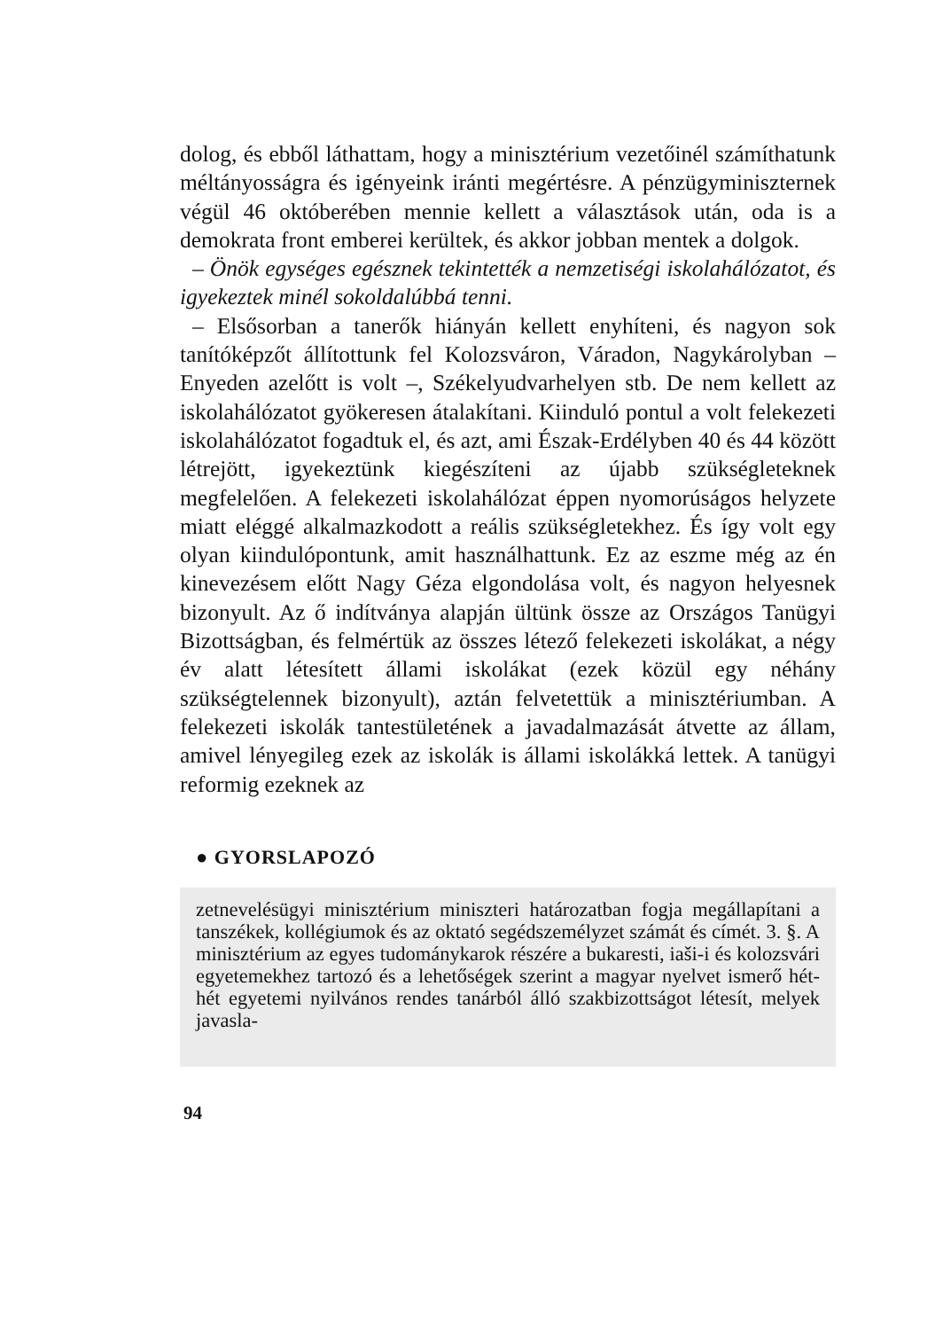dolog, és ebből láthattam, hogy a minisztérium vezetőinél számíthatunk méltányosságra és igényeink iránti megértésre. A pénzügyminiszternek végül 46 októberében mennie kellett a választások után, oda is a demokrata front emberei kerültek, és akkor jobban mentek a dolgok.
– Önök egységes egésznek tekintették a nemzetiségi iskolahálózatot, és igyekeztek minél sokoldalúbbá tenni.
– Elsősorban a tanerők hiányán kellett enyhíteni, és nagyon sok tanítóképzőt állítottunk fel Kolozsváron, Váradon, Nagykárolyban – Enyeden azelőtt is volt –, Székelyudvarhelyen stb. De nem kellett az iskolahálózatot gyökeresen átalakítani. Kiinduló pontul a volt felekezeti iskolahálózatot fogadtuk el, és azt, ami Észak-Erdélyben 40 és 44 között létrejött, igyekeztünk kiegészíteni az újabb szükségleteknek megfelelően. A felekezeti iskolahálózat éppen nyomorúságos helyzete miatt eléggé alkalmazkodott a reális szükségletekhez. És így volt egy olyan kiindulópontunk, amit használhattunk. Ez az eszme még az én kinevezésem előtt Nagy Géza elgondolása volt, és nagyon helyesnek bizonyult. Az ő indítványa alapján ültünk össze az Országos Tanügyi Bizottságban, és felmértük az összes létező felekezeti iskolákat, a négy év alatt létesített állami iskolákat (ezek közül egy néhány szükségtelennek bizonyult), aztán felvetettük a minisztériumban. A felekezeti iskolák tantestületének a javadalmazását átvette az állam, amivel lényegileg ezek az iskolák is állami iskolákká lettek. A tanügyi reformig ezeknek az
● GYORSLAPOZÓ
zetnevelésügyi minisztérium miniszteri határozatban fogja megállapítani a tanszékek, kollégiumok és az oktató segédszemélyzet számát és címét. 3. §. A minisztérium az egyes tudománykarok részére a bukaresti, iaši-i és kolozsvári egyetemekhez tartozó és a lehetőségek szerint a magyar nyelvet ismerő hét-hét egyetemi nyilvános rendes tanárból álló szakbizottságot létesít, melyek javasla-
94